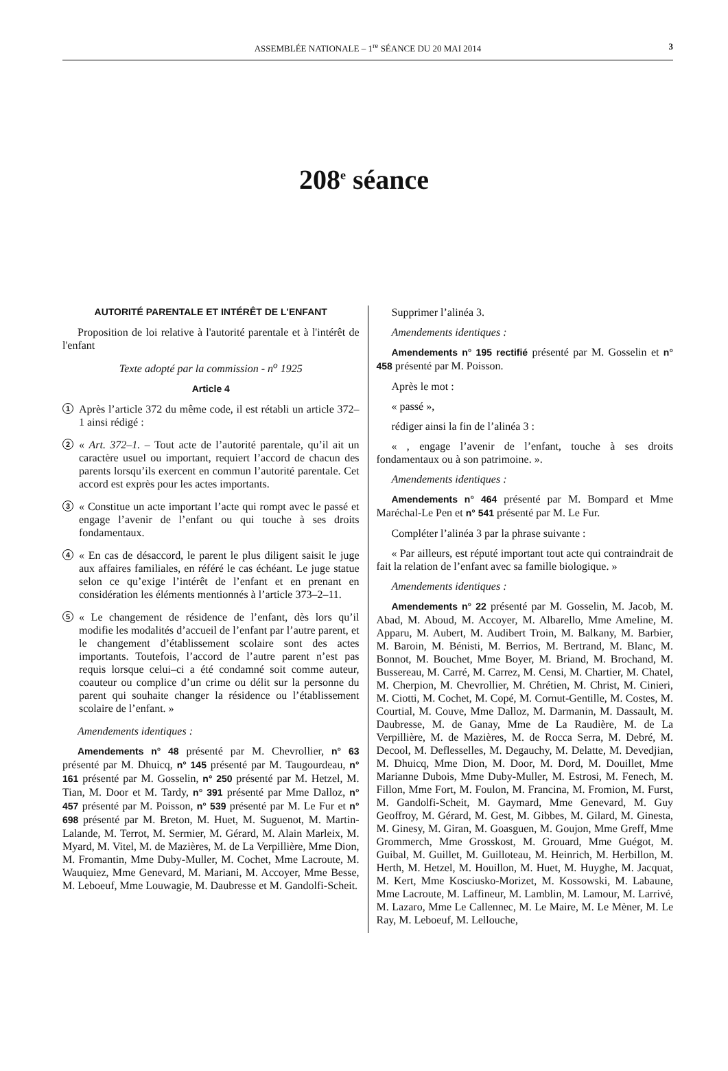ASSEMBLÉE NATIONALE – 1<sup>re</sup> SÉANCE DU 20 MAI 2014 3
208<sup>e</sup> séance
AUTORITÉ PARENTALE ET INTÉRÊT DE L'ENFANT
Proposition de loi relative à l'autorité parentale et à l'intérêt de l'enfant
Texte adopté par la commission - n<sup>o</sup> 1925
Article 4
1
Après l’article 372 du même code, il est rétabli un article 372–1 ainsi rédigé :
2
« Art. 372–1. – Tout acte de l’autorité parentale, qu’il ait un caractère usuel ou important, requiert l’accord de chacun des parents lorsqu’ils exercent en commun l’autorité parentale. Cet accord est exprès pour les actes importants.
3
« Constitue un acte important l’acte qui rompt avec le passé et engage l’avenir de l’enfant ou qui touche à ses droits fondamentaux.
4
« En cas de désaccord, le parent le plus diligent saisit le juge aux affaires familiales, en référé le cas échéant. Le juge statue selon ce qu’exige l’intérêt de l’enfant et en prenant en considération les éléments mentionnés à l’article 373–2–11.
5
« Le changement de résidence de l’enfant, dès lors qu’il modifie les modalités d’accueil de l’enfant par l’autre parent, et le changement d’établissement scolaire sont des actes importants. Toutefois, l’accord de l’autre parent n’est pas requis lorsque celui–ci a été condamné soit comme auteur, coauteur ou complice d’un crime ou délit sur la personne du parent qui souhaite changer la résidence ou l’établissement scolaire de l’enfant. »
Amendements identiques :
Amendements n° 48 présenté par M. Chevrollier, n° 63 présenté par M. Dhuicq, n° 145 présenté par M. Taugourdeau, n° 161 présenté par M. Gosselin, n° 250 présenté par M. Hetzel, M. Tian, M. Door et M. Tardy, n° 391 présenté par Mme Dalloz, n° 457 présenté par M. Poisson, n° 539 présenté par M. Le Fur et n° 698 présenté par M. Breton, M. Huet, M. Suguenot, M. Martin-Lalande, M. Terrot, M. Sermier, M. Gérard, M. Alain Marleix, M. Myard, M. Vitel, M. de Mazières, M. de La Verpillière, Mme Dion, M. Fromantin, Mme Duby-Muller, M. Cochet, Mme Lacroute, M. Wauquiez, Mme Genevard, M. Mariani, M. Accoyer, Mme Besse, M. Leboeuf, Mme Louwagie, M. Daubresse et M. Gandolfi-Scheit.
Supprimer l’alinéa 3.
Amendements identiques :
Amendements n° 195 rectifié présenté par M. Gosselin et n° 458 présenté par M. Poisson.
Après le mot :
« passé »,
rédiger ainsi la fin de l’alinéa 3 :
« , engage l’avenir de l’enfant, touche à ses droits fondamentaux ou à son patrimoine. ».
Amendements identiques :
Amendements n° 464 présenté par M. Bompard et Mme Maréchal-Le Pen et n° 541 présenté par M. Le Fur.
Compléter l’alinéa 3 par la phrase suivante :
« Par ailleurs, est réputé important tout acte qui contraindrait de fait la relation de l’enfant avec sa famille biologique. »
Amendements identiques :
Amendements n° 22 présenté par M. Gosselin, M. Jacob, M. Abad, M. Aboud, M. Accoyer, M. Albarello, Mme Ameline, M. Apparu, M. Aubert, M. Audibert Troin, M. Balkany, M. Barbier, M. Baroin, M. Bénisti, M. Berrios, M. Bertrand, M. Blanc, M. Bonnot, M. Bouchet, Mme Boyer, M. Briand, M. Brochand, M. Bussereau, M. Carré, M. Carrez, M. Censi, M. Chartier, M. Chatel, M. Cherpion, M. Chevrollier, M. Chrétien, M. Christ, M. Cinieri, M. Ciotti, M. Cochet, M. Copé, M. Cornut-Gentille, M. Costes, M. Courtial, M. Couve, Mme Dalloz, M. Darmanin, M. Dassault, M. Daubresse, M. de Ganay, Mme de La Raudière, M. de La Verpillière, M. de Mazières, M. de Rocca Serra, M. Debré, M. Decool, M. Deflesselles, M. Degauchy, M. Delatte, M. Devedjian, M. Dhuicq, Mme Dion, M. Door, M. Dord, M. Douillet, Mme Marianne Dubois, Mme Duby-Muller, M. Estrosi, M. Fenech, M. Fillon, Mme Fort, M. Foulon, M. Francina, M. Fromion, M. Furst, M. Gandolfi-Scheit, M. Gaymard, Mme Genevard, M. Guy Geoffroy, M. Gérard, M. Gest, M. Gibbes, M. Gilard, M. Ginesta, M. Ginesy, M. Giran, M. Goasguen, M. Goujon, Mme Greff, Mme Grommerch, Mme Grosskost, M. Grouard, Mme Guégot, M. Guibal, M. Guillet, M. Guilloteau, M. Heinrich, M. Herbillon, M. Herth, M. Hetzel, M. Houillon, M. Huet, M. Huyghe, M. Jacquat, M. Kert, Mme Kosciusko-Morizet, M. Kossowski, M. Labaune, Mme Lacroute, M. Laffineur, M. Lamblin, M. Lamour, M. Larrivé, M. Lazaro, Mme Le Callennec, M. Le Maire, M. Le Mèner, M. Le Ray, M. Leboeuf, M. Lellouche,